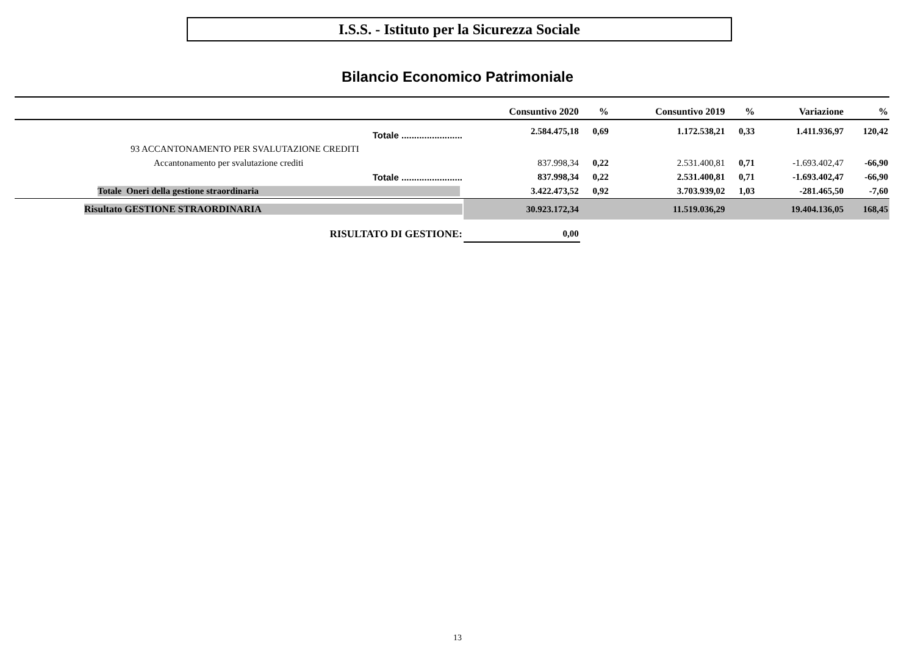I.S.S. - Istituto per la Sicurezza Sociale
Bilancio Economico Patrimoniale
| | Consuntivo 2020 | % | Consuntivo 2019 | % | Variazione | % |
| --- | --- | --- | --- | --- | --- | --- |
| Totale ........................ | 2.584.475,18 | 0,69 | 1.172.538,21 | 0,33 | 1.411.936,97 | 120,42 |
| 93 ACCANTONAMENTO PER SVALUTAZIONE CREDITI | | | | | | |
| Accantonamento per svalutazione crediti | 837.998,34 | 0,22 | 2.531.400,81 | 0,71 | -1.693.402,47 | -66,90 |
| Totale ........................ | 837.998,34 | 0,22 | 2.531.400,81 | 0,71 | -1.693.402,47 | -66,90 |
| Totale Oneri della gestione straordinaria | 3.422.473,52 | 0,92 | 3.703.939,02 | 1,03 | -281.465,50 | -7,60 |
| Risultato GESTIONE STRAORDINARIA | 30.923.172,34 | | 11.519.036,29 | | 19.404.136,05 | 168,45 |
| RISULTATO DI GESTIONE: | 0,00 | | | | | |
13